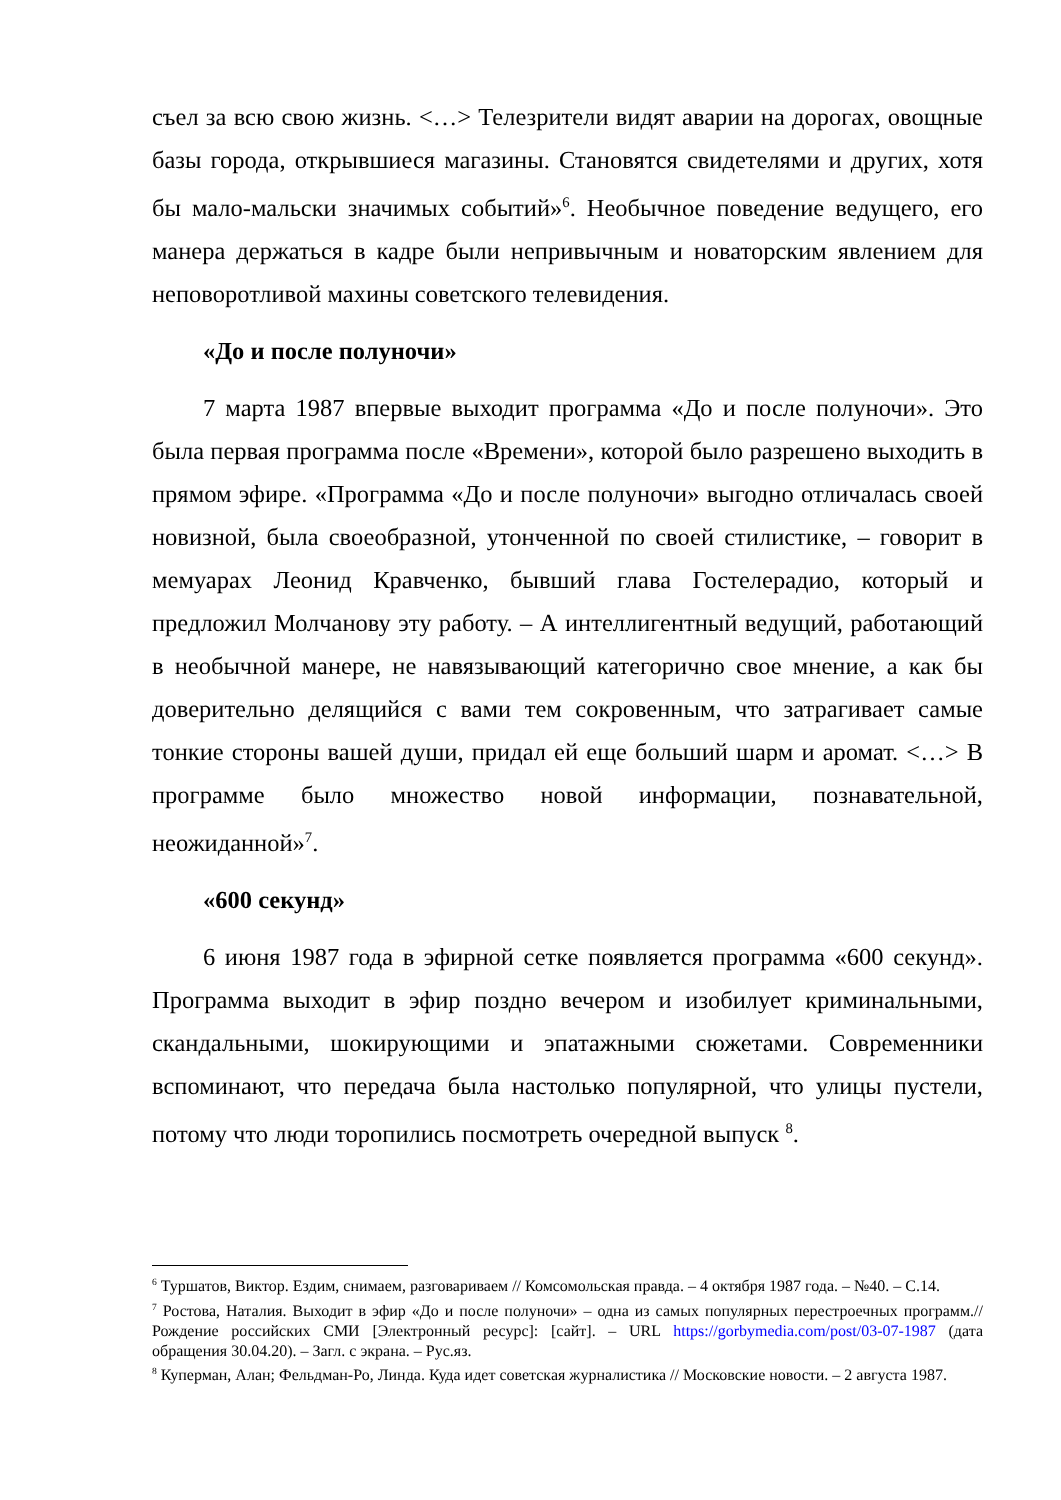съел за всю свою жизнь. <…> Телезрители видят аварии на дорогах, овощные базы города, открывшиеся магазины. Становятся свидетелями и других, хотя бы мало-мальски значимых событий»<sup>6</sup>. Необычное поведение ведущего, его манера держаться в кадре были непривычным и новаторским явлением для неповоротливой махины советского телевидения.
«До и после полуночи»
7 марта 1987 впервые выходит программа «До и после полуночи». Это была первая программа после «Времени», которой было разрешено выходить в прямом эфире. «Программа «До и после полуночи» выгодно отличалась своей новизной, была своеобразной, утонченной по своей стилистике, – говорит в мемуарах Леонид Кравченко, бывший глава Гостелерадио, который и предложил Молчанову эту работу. – А интеллигентный ведущий, работающий в необычной манере, не навязывающий категорично свое мнение, а как бы доверительно делящийся с вами тем сокровенным, что затрагивает самые тонкие стороны вашей души, придал ей еще больший шарм и аромат. <…> В программе было множество новой информации, познавательной, неожиданной»<sup>7</sup>.
«600 секунд»
6 июня 1987 года в эфирной сетке появляется программа «600 секунд». Программа выходит в эфир поздно вечером и изобилует криминальными, скандальными, шокирующими и эпатажными сюжетами. Современники вспоминают, что передача была настолько популярной, что улицы пустели, потому что люди торопились посмотреть очередной выпуск <sup>8</sup>.
<sup>6</sup> Туршатов, Виктор. Ездим, снимаем, разговариваем // Комсомольская правда. – 4 октября 1987 года. – №40. – С.14.
<sup>7</sup> Ростова, Наталия. Выходит в эфир «До и после полуночи» – одна из самых популярных перестроечных программ.// Рождение российских СМИ [Электронный ресурс]: [сайт]. – URL https://gorbymedia.com/post/03-07-1987 (дата обращения 30.04.20). – Загл. с экрана. – Рус.яз.
<sup>8</sup> Куперман, Алан; Фельдман-Ро, Линда. Куда идет советская журналистика // Московские новости. – 2 августа 1987.